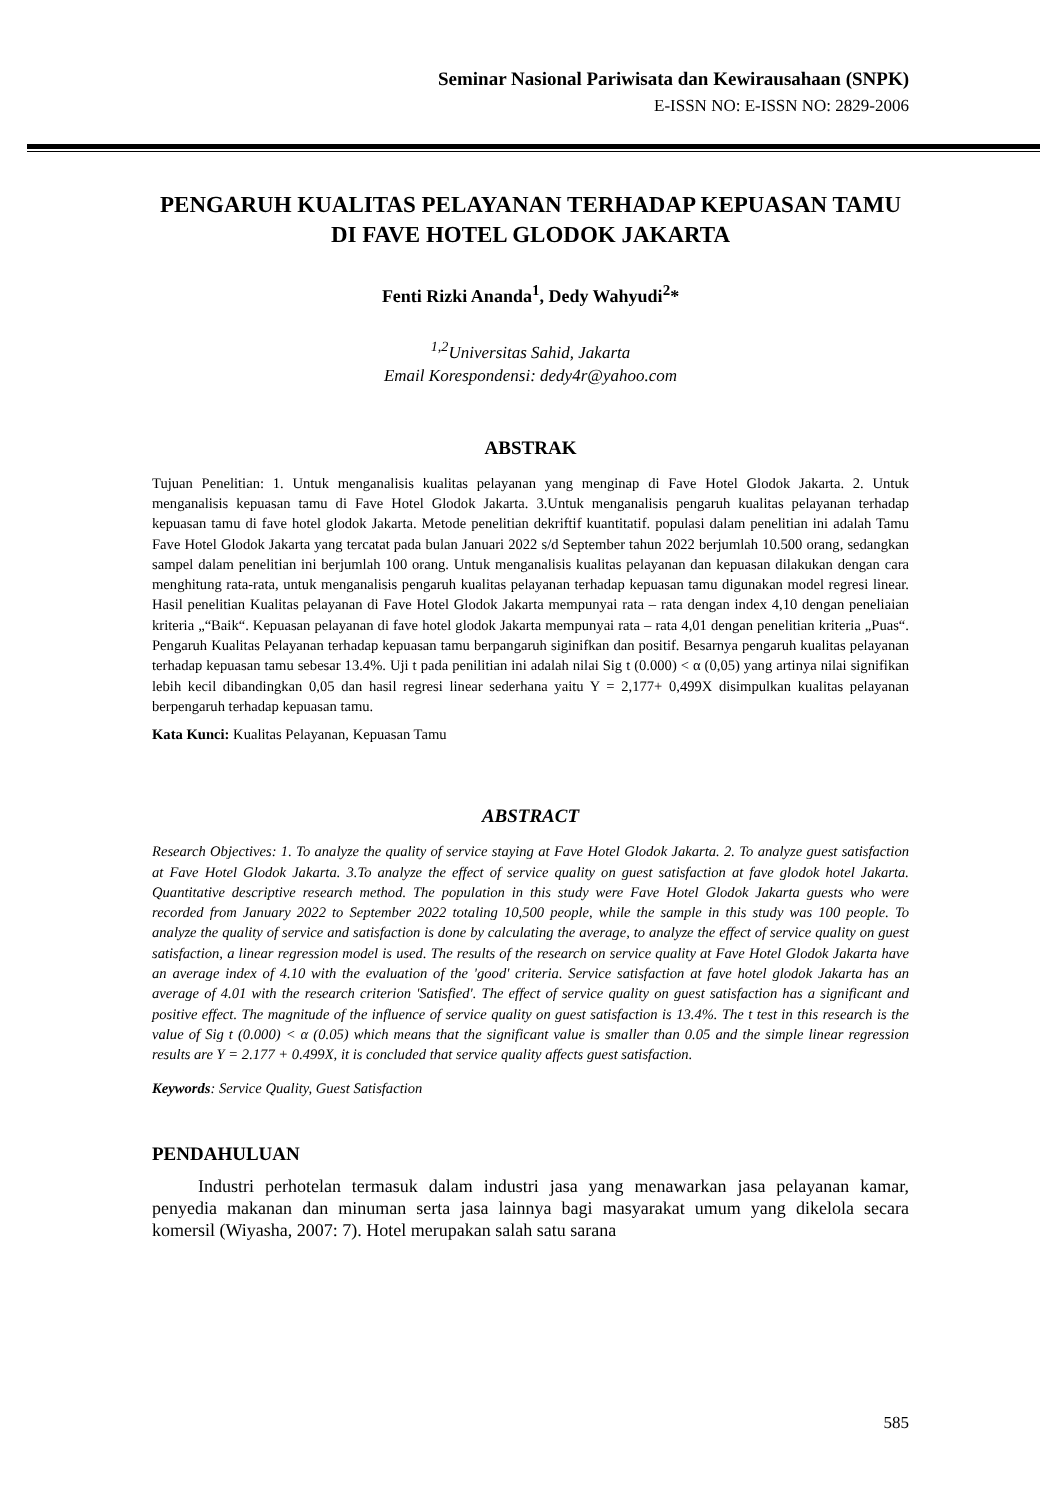Seminar Nasional Pariwisata dan Kewirausahaan (SNPK)
E-ISSN NO: E-ISSN NO: 2829-2006
PENGARUH KUALITAS PELAYANAN TERHADAP KEPUASAN TAMU DI FAVE HOTEL GLODOK JAKARTA
Fenti Rizki Ananda<sup>1</sup>, Dedy Wahyudi<sup>2</sup>*
<sup>1,2</sup>Universitas Sahid, Jakarta
Email Korespondensi: dedy4r@yahoo.com
ABSTRAK
Tujuan Penelitian: 1. Untuk menganalisis kualitas pelayanan yang menginap di Fave Hotel Glodok Jakarta. 2. Untuk menganalisis kepuasan tamu di Fave Hotel Glodok Jakarta. 3.Untuk menganalisis pengaruh kualitas pelayanan terhadap kepuasan tamu di fave hotel glodok Jakarta. Metode penelitian dekriftif kuantitatif. populasi dalam penelitian ini adalah Tamu Fave Hotel Glodok Jakarta yang tercatat pada bulan Januari 2022 s/d September tahun 2022 berjumlah 10.500 orang, sedangkan sampel dalam penelitian ini berjumlah 100 orang. Untuk menganalisis kualitas pelayanan dan kepuasan dilakukan dengan cara menghitung rata-rata, untuk menganalisis pengaruh kualitas pelayanan terhadap kepuasan tamu digunakan model regresi linear. Hasil penelitian Kualitas pelayanan di Fave Hotel Glodok Jakarta mempunyai rata – rata dengan index 4,10 dengan peneliaian kriteria „“Baik“. Kepuasan pelayanan di fave hotel glodok Jakarta mempunyai rata – rata 4,01 dengan penelitian kriteria „Puas“. Pengaruh Kualitas Pelayanan terhadap kepuasan tamu berpangaruh siginifkan dan positif. Besarnya pengaruh kualitas pelayanan terhadap kepuasan tamu sebesar 13.4%. Uji t pada penilitian ini adalah nilai Sig t (0.000) < α (0,05) yang artinya nilai signifikan lebih kecil dibandingkan 0,05 dan hasil regresi linear sederhana yaitu Y = 2,177+ 0,499X disimpulkan kualitas pelayanan berpengaruh terhadap kepuasan tamu.
Kata Kunci: Kualitas Pelayanan, Kepuasan Tamu
ABSTRACT
Research Objectives: 1. To analyze the quality of service staying at Fave Hotel Glodok Jakarta. 2. To analyze guest satisfaction at Fave Hotel Glodok Jakarta. 3.To analyze the effect of service quality on guest satisfaction at fave glodok hotel Jakarta. Quantitative descriptive research method. The population in this study were Fave Hotel Glodok Jakarta guests who were recorded from January 2022 to September 2022 totaling 10,500 people, while the sample in this study was 100 people. To analyze the quality of service and satisfaction is done by calculating the average, to analyze the effect of service quality on guest satisfaction, a linear regression model is used. The results of the research on service quality at Fave Hotel Glodok Jakarta have an average index of 4.10 with the evaluation of the 'good' criteria. Service satisfaction at fave hotel glodok Jakarta has an average of 4.01 with the research criterion 'Satisfied'. The effect of service quality on guest satisfaction has a significant and positive effect. The magnitude of the influence of service quality on guest satisfaction is 13.4%. The t test in this research is the value of Sig t (0.000) < α (0.05) which means that the significant value is smaller than 0.05 and the simple linear regression results are Y = 2.177 + 0.499X, it is concluded that service quality affects guest satisfaction.
Keywords: Service Quality, Guest Satisfaction
PENDAHULUAN
Industri perhotelan termasuk dalam industri jasa yang menawarkan jasa pelayanan kamar, penyedia makanan dan minuman serta jasa lainnya bagi masyarakat umum yang dikelola secara komersil (Wiyasha, 2007: 7). Hotel merupakan salah satu sarana
585